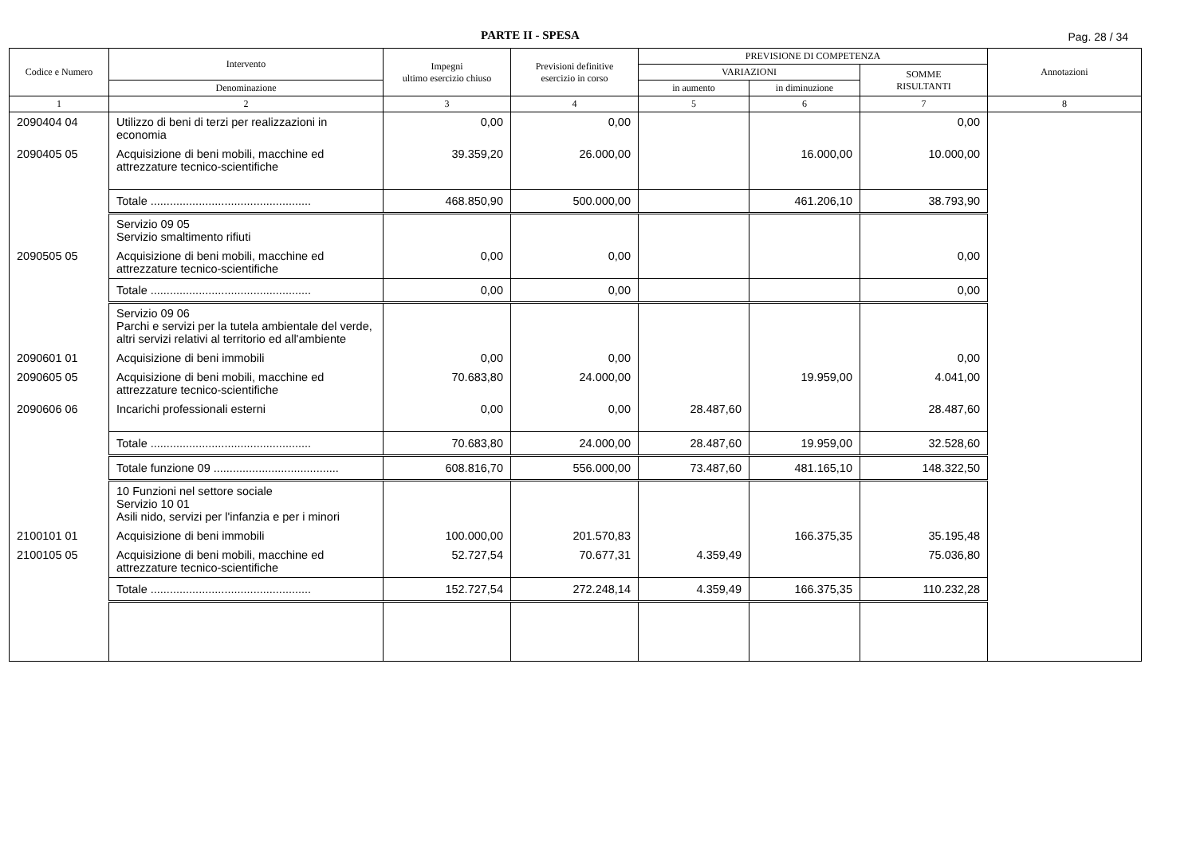PARTE II - SPESA
Pag. 28 / 34
| Codice e Numero | Intervento | Impegni ultimo esercizio chiuso | Previsioni definitive esercizio in corso | PREVISIONE DI COMPETENZA | | | Annotazioni |
| --- | --- | --- | --- | --- | --- | --- | --- |
| | | | | VARIAZIONI | | SOMME RISULTANTI | |
| | Denominazione | | | in aumento | in diminuzione | | |
| 1 | 2 | 3 | 4 | 5 | 6 | 7 | 8 |
| 2090404 04 | Utilizzo di beni di terzi per realizzazioni in economia | 0,00 | 0,00 | | | 0,00 | |
| 2090405 05 | Acquisizione di beni mobili, macchine ed attrezzature tecnico-scientifiche | 39.359,20 | 26.000,00 | | 16.000,00 | 10.000,00 | |
| | Totale .................................................. | 468.850,90 | 500.000,00 | | 461.206,10 | 38.793,90 | |
| | Servizio 09 05 Servizio smaltimento rifiuti | | | | | | |
| 2090505 05 | Acquisizione di beni mobili, macchine ed attrezzature tecnico-scientifiche | 0,00 | 0,00 | | | 0,00 | |
| | Totale .................................................. | 0,00 | 0,00 | | | 0,00 | |
| | Servizio 09 06 Parchi e servizi per la tutela ambientale del verde, altri servizi relativi al territorio ed all'ambiente | | | | | | |
| 2090601 01 | Acquisizione di beni immobili | 0,00 | 0,00 | | | 0,00 | |
| 2090605 05 | Acquisizione di beni mobili, macchine ed attrezzature tecnico-scientifiche | 70.683,80 | 24.000,00 | | 19.959,00 | 4.041,00 | |
| 2090606 06 | Incarichi professionali esterni | 0,00 | 0,00 | 28.487,60 | | 28.487,60 | |
| | Totale .................................................. | 70.683,80 | 24.000,00 | 28.487,60 | 19.959,00 | 32.528,60 | |
| | Totale funzione 09 ....................................... | 608.816,70 | 556.000,00 | 73.487,60 | 481.165,10 | 148.322,50 | |
| | 10 Funzioni nel settore sociale Servizio 10 01 Asili nido, servizi per l'infanzia e per i minori | | | | | | |
| 2100101 01 | Acquisizione di beni immobili | 100.000,00 | 201.570,83 | | 166.375,35 | 35.195,48 | |
| 2100105 05 | Acquisizione di beni mobili, macchine ed attrezzature tecnico-scientifiche | 52.727,54 | 70.677,31 | 4.359,49 | | 75.036,80 | |
| | Totale .................................................. | 152.727,54 | 272.248,14 | 4.359,49 | 166.375,35 | 110.232,28 | |